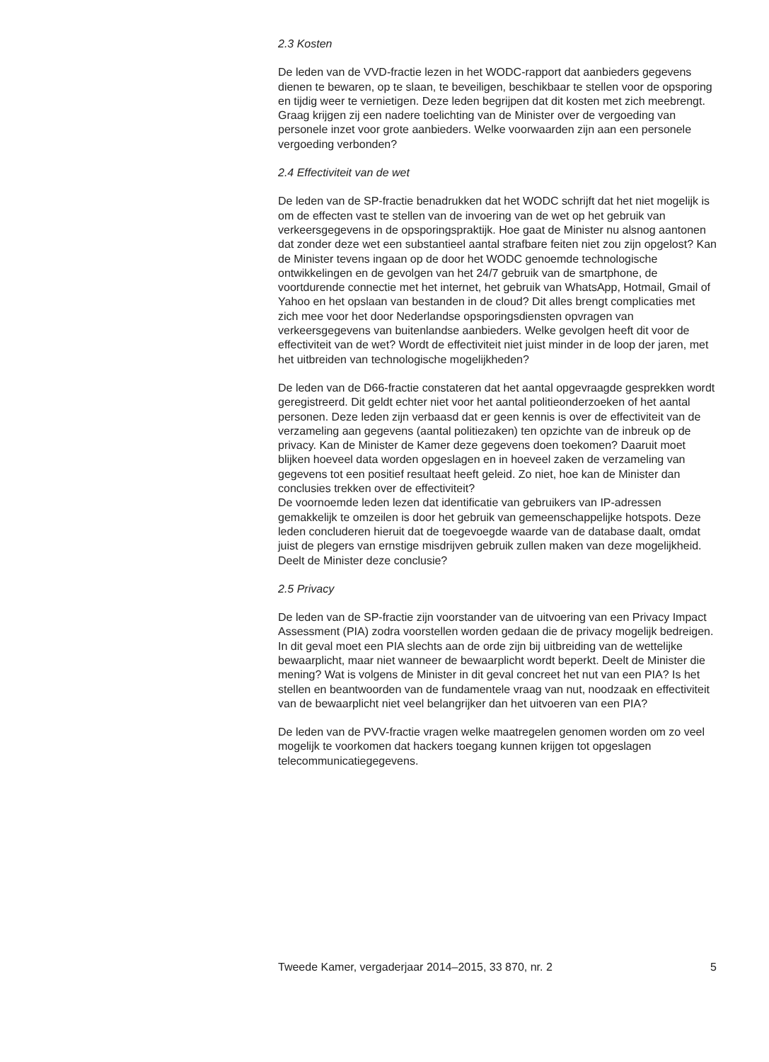2.3 Kosten
De leden van de VVD-fractie lezen in het WODC-rapport dat aanbieders gegevens dienen te bewaren, op te slaan, te beveiligen, beschikbaar te stellen voor de opsporing en tijdig weer te vernietigen. Deze leden begrijpen dat dit kosten met zich meebrengt. Graag krijgen zij een nadere toelichting van de Minister over de vergoeding van personele inzet voor grote aanbieders. Welke voorwaarden zijn aan een personele vergoeding verbonden?
2.4 Effectiviteit van de wet
De leden van de SP-fractie benadrukken dat het WODC schrijft dat het niet mogelijk is om de effecten vast te stellen van de invoering van de wet op het gebruik van verkeersgegevens in de opsporingspraktijk. Hoe gaat de Minister nu alsnog aantonen dat zonder deze wet een substantieel aantal strafbare feiten niet zou zijn opgelost? Kan de Minister tevens ingaan op de door het WODC genoemde technologische ontwikkelingen en de gevolgen van het 24/7 gebruik van de smartphone, de voortdurende connectie met het internet, het gebruik van WhatsApp, Hotmail, Gmail of Yahoo en het opslaan van bestanden in de cloud? Dit alles brengt complicaties met zich mee voor het door Nederlandse opsporingsdiensten opvragen van verkeersgegevens van buitenlandse aanbieders. Welke gevolgen heeft dit voor de effectiviteit van de wet? Wordt de effectiviteit niet juist minder in de loop der jaren, met het uitbreiden van technologische mogelijkheden?
De leden van de D66-fractie constateren dat het aantal opgevraagde gesprekken wordt geregistreerd. Dit geldt echter niet voor het aantal politieonderzoeken of het aantal personen. Deze leden zijn verbaasd dat er geen kennis is over de effectiviteit van de verzameling aan gegevens (aantal politiezaken) ten opzichte van de inbreuk op de privacy. Kan de Minister de Kamer deze gegevens doen toekomen? Daaruit moet blijken hoeveel data worden opgeslagen en in hoeveel zaken de verzameling van gegevens tot een positief resultaat heeft geleid. Zo niet, hoe kan de Minister dan conclusies trekken over de effectiviteit?
De voornoemde leden lezen dat identificatie van gebruikers van IP-adressen gemakkelijk te omzeilen is door het gebruik van gemeenschappelijke hotspots. Deze leden concluderen hieruit dat de toegevoegde waarde van de database daalt, omdat juist de plegers van ernstige misdrijven gebruik zullen maken van deze mogelijkheid. Deelt de Minister deze conclusie?
2.5 Privacy
De leden van de SP-fractie zijn voorstander van de uitvoering van een Privacy Impact Assessment (PIA) zodra voorstellen worden gedaan die de privacy mogelijk bedreigen. In dit geval moet een PIA slechts aan de orde zijn bij uitbreiding van de wettelijke bewaarplicht, maar niet wanneer de bewaarplicht wordt beperkt. Deelt de Minister die mening? Wat is volgens de Minister in dit geval concreet het nut van een PIA? Is het stellen en beantwoorden van de fundamentele vraag van nut, noodzaak en effectiviteit van de bewaarplicht niet veel belangrijker dan het uitvoeren van een PIA?
De leden van de PVV-fractie vragen welke maatregelen genomen worden om zo veel mogelijk te voorkomen dat hackers toegang kunnen krijgen tot opgeslagen telecommunicatiegegevens.
Tweede Kamer, vergaderjaar 2014–2015, 33 870, nr. 2 5